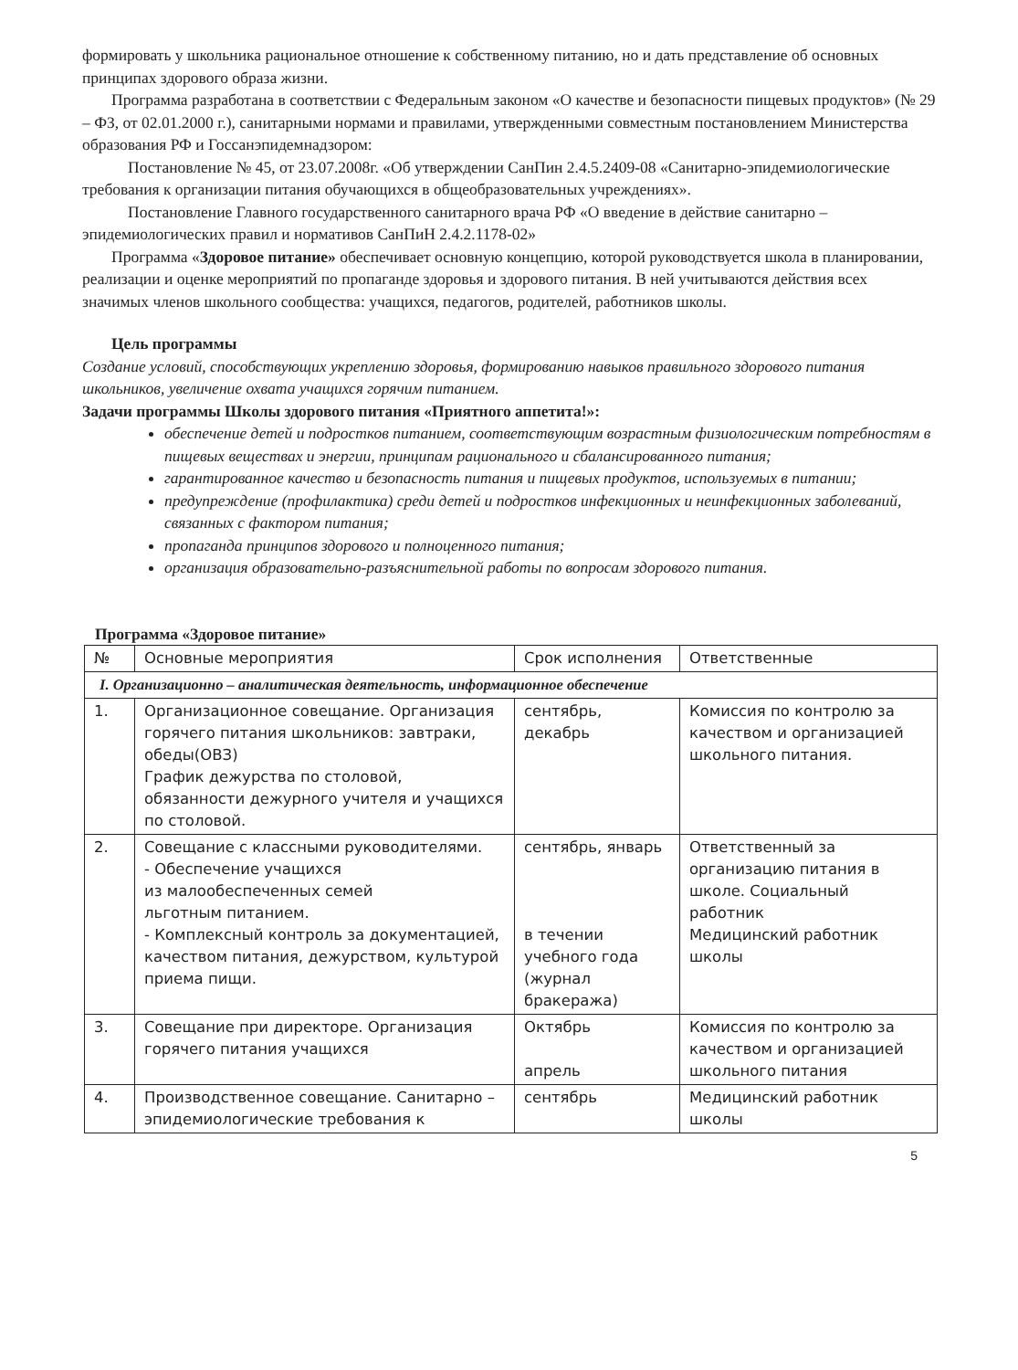формировать у школьника рациональное отношение к собственному питанию, но и дать представление об основных принципах здорового образа жизни.
Программа разработана в соответствии с Федеральным законом «О качестве и безопасности пищевых продуктов» (№ 29 – ФЗ, от 02.01.2000 г.), санитарными нормами и правилами, утвержденными совместным постановлением Министерства образования РФ и Госсанэпидемнадзором:
Постановление № 45, от 23.07.2008г. «Об утверждении СанПин 2.4.5.2409-08 «Санитарно-эпидемиологические требования к организации питания обучающихся в общеобразовательных учреждениях».
Постановление Главного государственного санитарного врача РФ «О введение в действие санитарно – эпидемиологических правил и нормативов СанПиН 2.4.2.1178-02»
Программа «Здоровое питание» обеспечивает основную концепцию, которой руководствуется школа в планировании, реализации и оценке мероприятий по пропаганде здоровья и здорового питания. В ней учитываются действия всех значимых членов школьного сообщества: учащихся, педагогов, родителей, работников школы.
Цель программы
Создание условий, способствующих укреплению здоровья, формированию навыков правильного здорового питания школьников, увеличение охвата учащихся горячим питанием.
Задачи программы Школы здорового питания «Приятного аппетита!»:
обеспечение детей и подростков питанием, соответствующим возрастным физиологическим потребностям в пищевых веществах и энергии, принципам рационального и сбалансированного питания;
гарантированное качество и безопасность питания и пищевых продуктов, используемых в питании;
предупреждение (профилактика) среди детей и подростков инфекционных и неинфекционных заболеваний, связанных с фактором питания;
пропаганда принципов здорового и полноценного питания;
организация образовательно-разъяснительной работы по вопросам здорового питания.
Программа «Здоровое питание»
| № | Основные мероприятия | Срок исполнения | Ответственные |
| --- | --- | --- | --- |
| I. Организационно – аналитическая деятельность, информационное обеспечение | | | |
| 1. | Организационное совещание. Организация горячего питания школьников: завтраки, обеды(ОВЗ) График дежурства по столовой, обязанности дежурного учителя и учащихся по столовой. | сентябрь, декабрь | Комиссия по контролю за качеством и организацией школьного питания. |
| 2. | Совещание с классными руководителями. - Обеспечение учащихся из малообеспеченных семей льготным питанием. - Комплексный контроль за документацией, качеством питания, дежурством, культурой приема пищи. | сентябрь, январь в течении учебного года (журнал бракеража) | Ответственный за организацию питания в школе. Социальный работник Медицинский работник школы |
| 3. | Совещание при директоре. Организация горячего питания учащихся | Октябрь апрель | Комиссия по контролю за качеством и организацией школьного питания |
| 4. | Производственное совещание. Санитарно – эпидемиологические требования к | сентябрь | Медицинский работник школы |
5